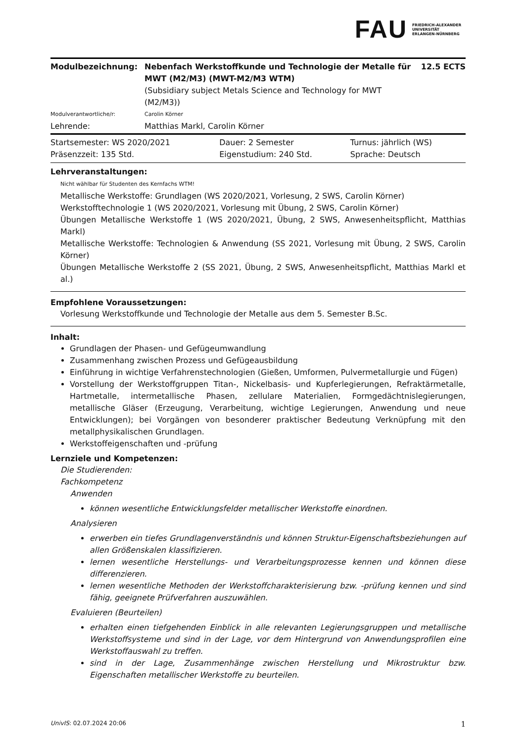FAU FRIEDRICH-ALEXANDER
UNIVERSITÄT
ERLANGEN-NÜRNBERG
| Modulbezeichnung: | Nebenfach Werkstoffkunde und Technologie der Metalle für MWT (M2/M3) (MWT-M2/M3 WTM) (Subsidiary subject Metals Science and Technology for MWT (M2/M3)) | 12.5 ECTS |
| Modulverantwortliche/r: | Carolin Körner | |
| Lehrende: | Matthias Markl, Carolin Körner | |
| Startsemester: WS 2020/2021 | Dauer: 2 Semester | Turnus: jährlich (WS) |
| Präsenzzeit: 135 Std. | Eigenstudium: 240 Std. | Sprache: Deutsch |
Lehrveranstaltungen:
Nicht wählbar für Studenten des Kernfachs WTM!
Metallische Werkstoffe: Grundlagen (WS 2020/2021, Vorlesung, 2 SWS, Carolin Körner)
Werkstofftechnologie 1 (WS 2020/2021, Vorlesung mit Übung, 2 SWS, Carolin Körner)
Übungen Metallische Werkstoffe 1 (WS 2020/2021, Übung, 2 SWS, Anwesenheitspflicht, Matthias Markl)
Metallische Werkstoffe: Technologien & Anwendung (SS 2021, Vorlesung mit Übung, 2 SWS, Carolin Körner)
Übungen Metallische Werkstoffe 2 (SS 2021, Übung, 2 SWS, Anwesenheitspflicht, Matthias Markl et al.)
Empfohlene Voraussetzungen:
Vorlesung Werkstoffkunde und Technologie der Metalle aus dem 5. Semester B.Sc.
Inhalt:
Grundlagen der Phasen- und Gefügeumwandlung
Zusammenhang zwischen Prozess und Gefügeausbildung
Einführung in wichtige Verfahrenstechnologien (Gießen, Umformen, Pulvermetallurgie und Fügen)
Vorstellung der Werkstoffgruppen Titan-, Nickelbasis- und Kupferlegierungen, Refraktärmetalle, Hartmetalle, intermetallische Phasen, zellulare Materialien, Formgedächtnislegierungen, metallische Gläser (Erzeugung, Verarbeitung, wichtige Legierungen, Anwendung und neue Entwicklungen); bei Vorgängen von besonderer praktischer Bedeutung Verknüpfung mit den metallphysikalischen Grundlagen.
Werkstoffeigenschaften und -prüfung
Lernziele und Kompetenzen:
Die Studierenden:
Fachkompetenz
Anwenden
können wesentliche Entwicklungsfelder metallischer Werkstoffe einordnen.
Analysieren
erwerben ein tiefes Grundlagenverständnis und können Struktur-Eigenschaftsbeziehungen auf allen Größenskalen klassifizieren.
lernen wesentliche Herstellungs- und Verarbeitungsprozesse kennen und können diese differenzieren.
lernen wesentliche Methoden der Werkstoffcharakterisierung bzw. -prüfung kennen und sind fähig, geeignete Prüfverfahren auszuwählen.
Evaluieren (Beurteilen)
erhalten einen tiefgehenden Einblick in alle relevanten Legierungsgruppen und metallische Werkstoffsysteme und sind in der Lage, vor dem Hintergrund von Anwendungsprofilen eine Werkstoffauswahl zu treffen.
sind in der Lage, Zusammenhänge zwischen Herstellung und Mikrostruktur bzw. Eigenschaften metallischer Werkstoffe zu beurteilen.
UnivIS: 02.07.2024 20:06 1